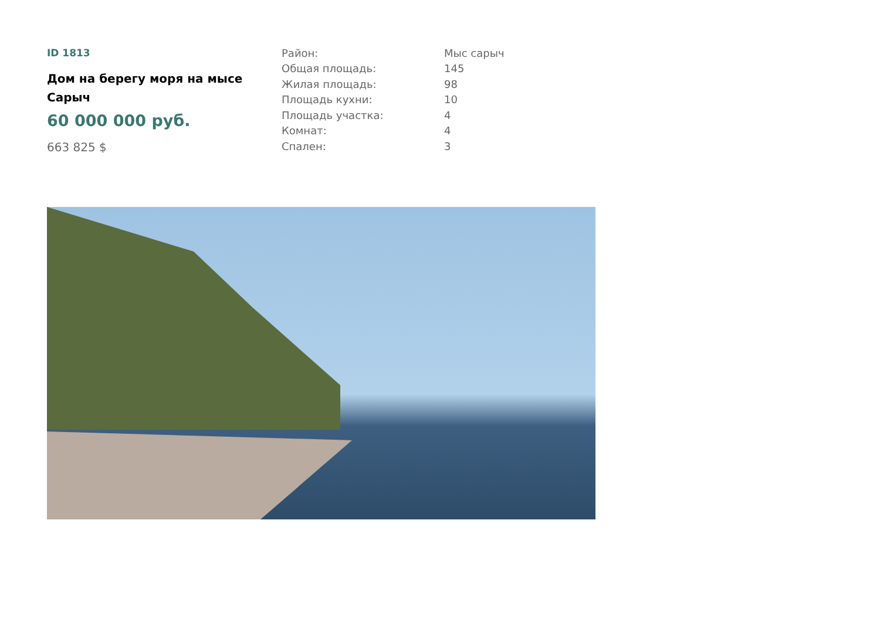ID 1813
Дом на берегу моря на мысе Сарыч
60 000 000 руб.
663 825 $
| Район: | Мыс сарыч |
| Общая площадь: | 145 |
| Жилая площадь: | 98 |
| Площадь кухни: | 10 |
| Площадь участка: | 4 |
| Комнат: | 4 |
| Спален: | 3 |